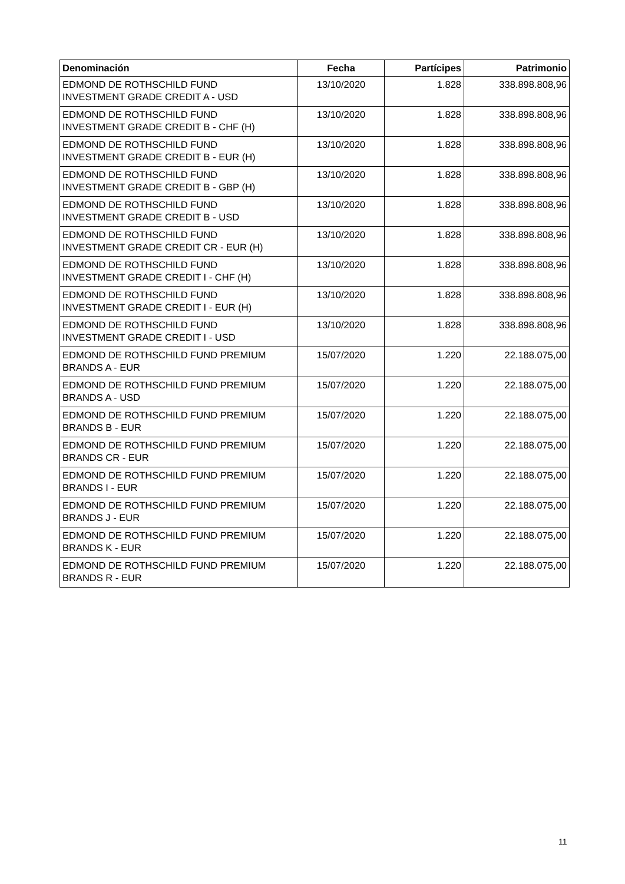| Denominación | Fecha | Partícipes | Patrimonio |
| --- | --- | --- | --- |
| EDMOND DE ROTHSCHILD FUND INVESTMENT GRADE CREDIT A - USD | 13/10/2020 | 1.828 | 338.898.808,96 |
| EDMOND DE ROTHSCHILD FUND INVESTMENT GRADE CREDIT B - CHF (H) | 13/10/2020 | 1.828 | 338.898.808,96 |
| EDMOND DE ROTHSCHILD FUND INVESTMENT GRADE CREDIT B - EUR (H) | 13/10/2020 | 1.828 | 338.898.808,96 |
| EDMOND DE ROTHSCHILD FUND INVESTMENT GRADE CREDIT B - GBP (H) | 13/10/2020 | 1.828 | 338.898.808,96 |
| EDMOND DE ROTHSCHILD FUND INVESTMENT GRADE CREDIT B - USD | 13/10/2020 | 1.828 | 338.898.808,96 |
| EDMOND DE ROTHSCHILD FUND INVESTMENT GRADE CREDIT CR - EUR (H) | 13/10/2020 | 1.828 | 338.898.808,96 |
| EDMOND DE ROTHSCHILD FUND INVESTMENT GRADE CREDIT I - CHF (H) | 13/10/2020 | 1.828 | 338.898.808,96 |
| EDMOND DE ROTHSCHILD FUND INVESTMENT GRADE CREDIT I - EUR (H) | 13/10/2020 | 1.828 | 338.898.808,96 |
| EDMOND DE ROTHSCHILD FUND INVESTMENT GRADE CREDIT I - USD | 13/10/2020 | 1.828 | 338.898.808,96 |
| EDMOND DE ROTHSCHILD FUND PREMIUM BRANDS A - EUR | 15/07/2020 | 1.220 | 22.188.075,00 |
| EDMOND DE ROTHSCHILD FUND PREMIUM BRANDS A - USD | 15/07/2020 | 1.220 | 22.188.075,00 |
| EDMOND DE ROTHSCHILD FUND PREMIUM BRANDS B - EUR | 15/07/2020 | 1.220 | 22.188.075,00 |
| EDMOND DE ROTHSCHILD FUND PREMIUM BRANDS CR - EUR | 15/07/2020 | 1.220 | 22.188.075,00 |
| EDMOND DE ROTHSCHILD FUND PREMIUM BRANDS I - EUR | 15/07/2020 | 1.220 | 22.188.075,00 |
| EDMOND DE ROTHSCHILD FUND PREMIUM BRANDS J - EUR | 15/07/2020 | 1.220 | 22.188.075,00 |
| EDMOND DE ROTHSCHILD FUND PREMIUM BRANDS K - EUR | 15/07/2020 | 1.220 | 22.188.075,00 |
| EDMOND DE ROTHSCHILD FUND PREMIUM BRANDS R - EUR | 15/07/2020 | 1.220 | 22.188.075,00 |
11